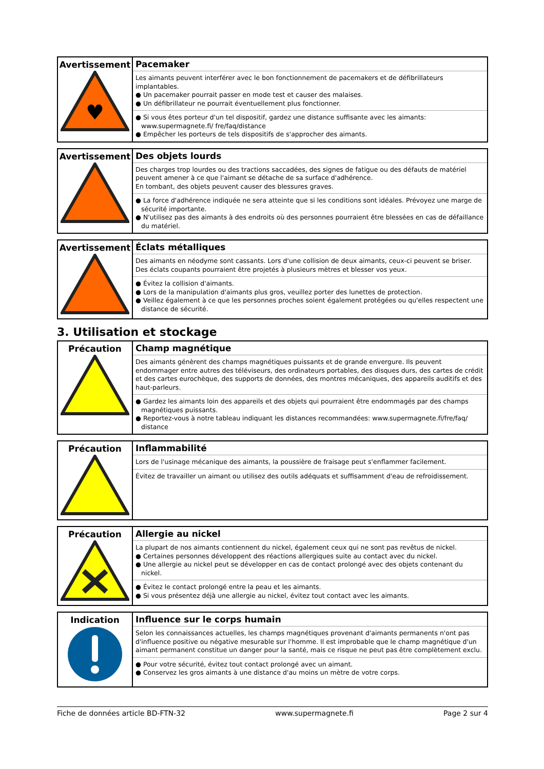| Avertissement ♥ | Pacemaker Les aimants peuvent interférer avec le bon fonctionnement de pacemakers et de défibrillateurs implantables. ● Un pacemaker pourrait passer en mode test et causer des malaises. ● Un défibrillateur ne pourrait éventuellement plus fonctionner. ● Si vous êtes porteur d'un tel dispositif, gardez une distance suffisante avec les aimants: www.supermagnete.fi/ fre/faq/distance ● Empêcher les porteurs de tels dispositifs de s'approcher des aimants. |
| Avertissement | Des objets lourds Des charges trop lourdes ou des tractions saccadées, des signes de fatigue ou des défauts de matériel peuvent amener à ce que l'aimant se détache de sa surface d'adhérence. En tombant, des objets peuvent causer des blessures graves. ● La force d'adhérence indiquée ne sera atteinte que si les conditions sont idéales. Prévoyez une marge de sécurité importante. ● N'utilisez pas des aimants à des endroits où des personnes pourraient être blessées en cas de défaillance du matériel. |
| Avertissement | Éclats métalliques Des aimants en néodyme sont cassants. Lors d'une collision de deux aimants, ceux-ci peuvent se briser. Des éclats coupants pourraient être projetés à plusieurs mètres et blesser vos yeux. ● Évitez la collision d'aimants. ● Lors de la manipulation d'aimants plus gros, veuillez porter des lunettes de protection. ● Veillez également à ce que les personnes proches soient également protégées ou qu'elles respectent une distance de sécurité. |
3. Utilisation et stockage
| Précaution | Champ magnétique Des aimants génèrent des champs magnétiques puissants et de grande envergure. Ils peuvent endommager entre autres des téléviseurs, des ordinateurs portables, des disques durs, des cartes de crédit et des cartes eurochèque, des supports de données, des montres mécaniques, des appareils auditifs et des haut-parleurs. ● Gardez les aimants loin des appareils et des objets qui pourraient être endommagés par des champs magnétiques puissants. ● Reportez-vous à notre tableau indiquant les distances recommandées: www.supermagnete.fi/fre/faq/ distance |
| Précaution | Inflammabilité Lors de l'usinage mécanique des aimants, la poussière de fraisage peut s'enflammer facilement. Évitez de travailler un aimant ou utilisez des outils adéquats et suffisamment d'eau de refroidissement. |
| Précaution | Allergie au nickel La plupart de nos aimants contiennent du nickel, également ceux qui ne sont pas revêtus de nickel. ● Certaines personnes développent des réactions allergiques suite au contact avec du nickel. ● Une allergie au nickel peut se développer en cas de contact prolongé avec des objets contenant du nickel. ● Évitez le contact prolongé entre la peau et les aimants. ● Si vous présentez déjà une allergie au nickel, évitez tout contact avec les aimants. |
| Indication | Influence sur le corps humain Selon les connaissances actuelles, les champs magnétiques provenant d'aimants permanents n'ont pas d'influence positive ou négative mesurable sur l'homme. Il est improbable que le champ magnétique d'un aimant permanent constitue un danger pour la santé, mais ce risque ne peut pas être complètement exclu. ● Pour votre sécurité, évitez tout contact prolongé avec un aimant. ● Conservez les gros aimants à une distance d'au moins un mètre de votre corps. |
Fiche de données article BD-FTN-32 www.supermagnete.fi Page 2 sur 4